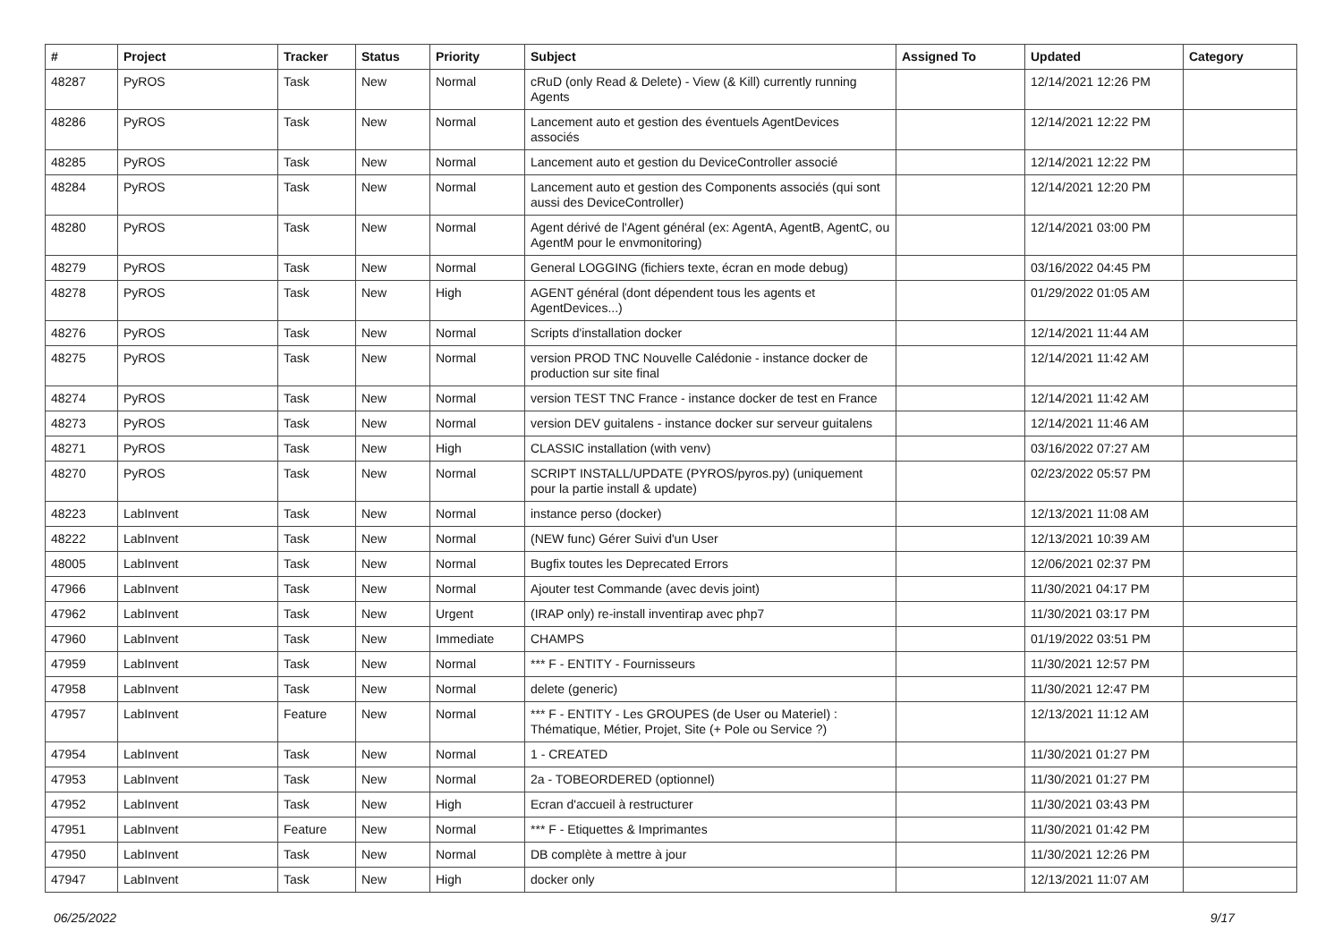| # | Project | Tracker | Status | Priority | Subject | Assigned To | Updated | Category |
| --- | --- | --- | --- | --- | --- | --- | --- | --- |
| 48287 | PyROS | Task | New | Normal | cRuD (only Read & Delete) - View (& Kill) currently running Agents | | 12/14/2021 12:26 PM | |
| 48286 | PyROS | Task | New | Normal | Lancement auto et gestion des éventuels AgentDevices associés | | 12/14/2021 12:22 PM | |
| 48285 | PyROS | Task | New | Normal | Lancement auto et gestion du DeviceController associé | | 12/14/2021 12:22 PM | |
| 48284 | PyROS | Task | New | Normal | Lancement auto et gestion des Components associés (qui sont aussi des DeviceController) | | 12/14/2021 12:20 PM | |
| 48280 | PyROS | Task | New | Normal | Agent dérivé de l'Agent général (ex: AgentA, AgentB, AgentC, ou AgentM pour le envmonitoring) | | 12/14/2021 03:00 PM | |
| 48279 | PyROS | Task | New | Normal | General LOGGING (fichiers texte, écran en mode debug) | | 03/16/2022 04:45 PM | |
| 48278 | PyROS | Task | New | High | AGENT général (dont dépendent tous les agents et AgentDevices...) | | 01/29/2022 01:05 AM | |
| 48276 | PyROS | Task | New | Normal | Scripts d'installation docker | | 12/14/2021 11:44 AM | |
| 48275 | PyROS | Task | New | Normal | version PROD TNC Nouvelle Calédonie - instance docker de production sur site final | | 12/14/2021 11:42 AM | |
| 48274 | PyROS | Task | New | Normal | version TEST TNC France - instance docker de test en France | | 12/14/2021 11:42 AM | |
| 48273 | PyROS | Task | New | Normal | version DEV guitalens - instance docker sur serveur guitalens | | 12/14/2021 11:46 AM | |
| 48271 | PyROS | Task | New | High | CLASSIC installation (with venv) | | 03/16/2022 07:27 AM | |
| 48270 | PyROS | Task | New | Normal | SCRIPT INSTALL/UPDATE (PYROS/pyros.py) (uniquement pour la partie install & update) | | 02/23/2022 05:57 PM | |
| 48223 | LabInvent | Task | New | Normal | instance perso (docker) | | 12/13/2021 11:08 AM | |
| 48222 | LabInvent | Task | New | Normal | (NEW func) Gérer Suivi d'un User | | 12/13/2021 10:39 AM | |
| 48005 | LabInvent | Task | New | Normal | Bugfix toutes les Deprecated Errors | | 12/06/2021 02:37 PM | |
| 47966 | LabInvent | Task | New | Normal | Ajouter test Commande (avec devis joint) | | 11/30/2021 04:17 PM | |
| 47962 | LabInvent | Task | New | Urgent | (IRAP only) re-install inventirap avec php7 | | 11/30/2021 03:17 PM | |
| 47960 | LabInvent | Task | New | Immediate | CHAMPS | | 01/19/2022 03:51 PM | |
| 47959 | LabInvent | Task | New | Normal | *** F - ENTITY - Fournisseurs | | 11/30/2021 12:57 PM | |
| 47958 | LabInvent | Task | New | Normal | delete (generic) | | 11/30/2021 12:47 PM | |
| 47957 | LabInvent | Feature | New | Normal | *** F - ENTITY - Les GROUPES (de User ou Materiel) : Thématique, Métier, Projet, Site (+ Pole ou Service ?) | | 12/13/2021 11:12 AM | |
| 47954 | LabInvent | Task | New | Normal | 1 - CREATED | | 11/30/2021 01:27 PM | |
| 47953 | LabInvent | Task | New | Normal | 2a - TOBEORDERED (optionnel) | | 11/30/2021 01:27 PM | |
| 47952 | LabInvent | Task | New | High | Ecran d'accueil à restructurer | | 11/30/2021 03:43 PM | |
| 47951 | LabInvent | Feature | New | Normal | *** F - Etiquettes & Imprimantes | | 11/30/2021 01:42 PM | |
| 47950 | LabInvent | Task | New | Normal | DB complète à mettre à jour | | 11/30/2021 12:26 PM | |
| 47947 | LabInvent | Task | New | High | docker only | | 12/13/2021 11:07 AM | |
06/25/2022 9/17